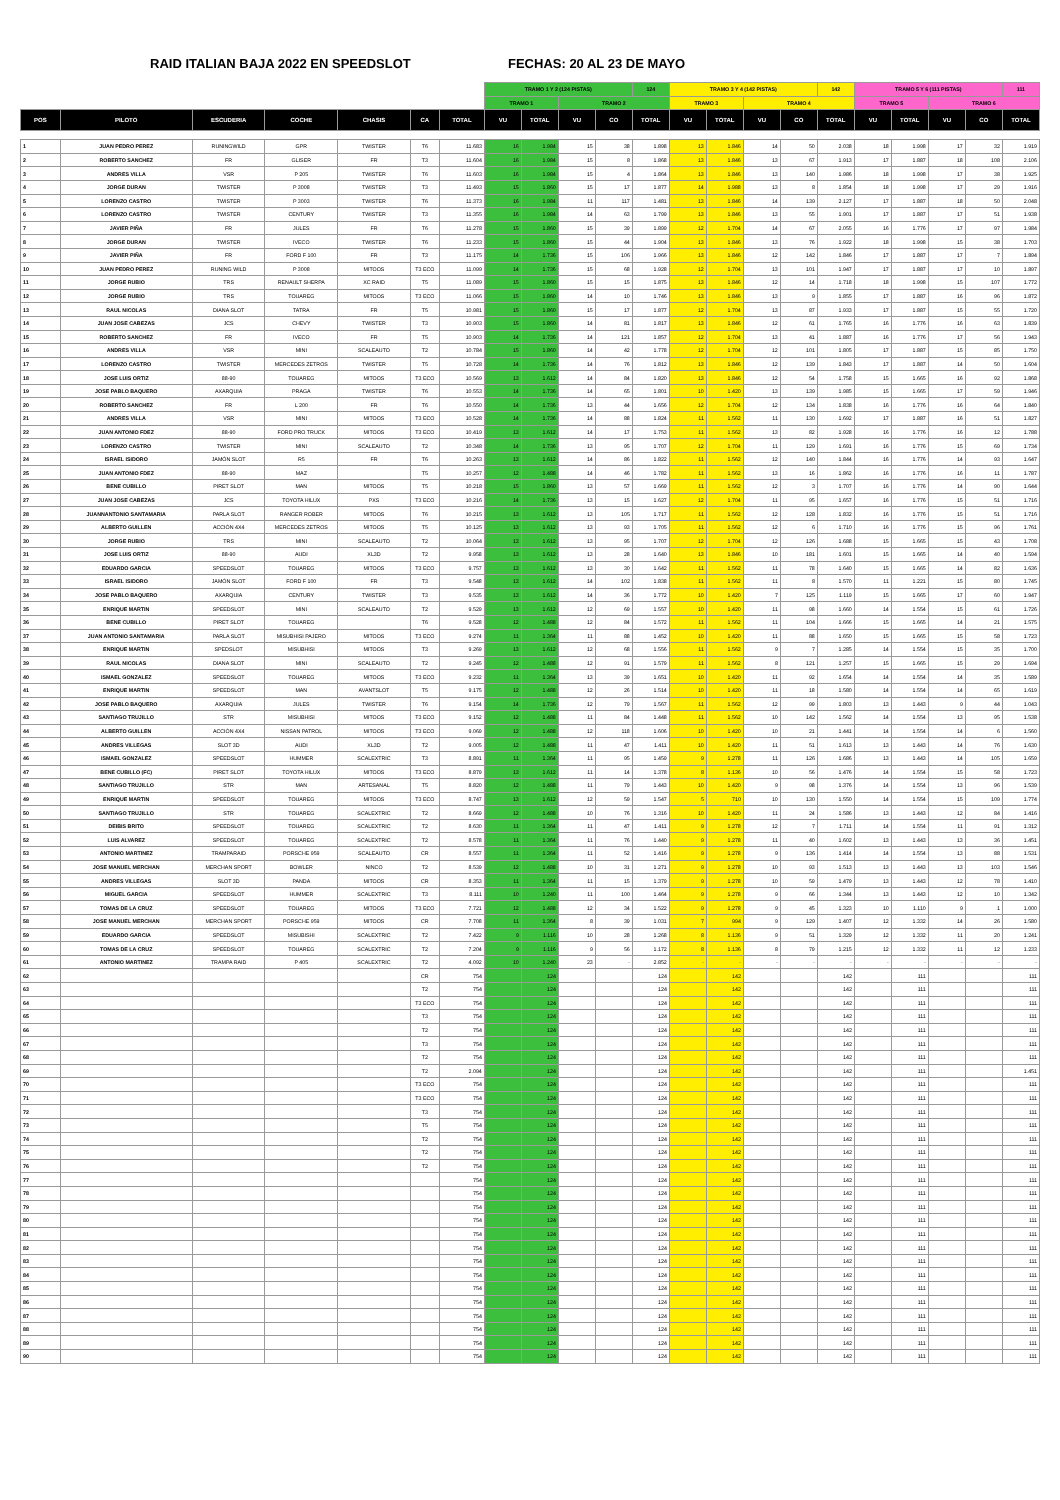RAID ITALIAN BAJA 2022 EN SPEEDSLOT FECHAS: 20 AL 23 DE MAYO
| | | | | | | | TRAMO 1 Y 2 (124 PISTAS) | | | | 124 | TRAMO 3 Y 4 (142 PISTAS) | | | | 142 | TRAMO 5 Y 6 (111 PISTAS) | | | | 111 |
| --- | --- | --- | --- | --- | --- | --- | --- | --- | --- | --- | --- | --- | --- | --- | --- | --- | --- | --- | --- | --- | --- |
| | | | | | | | TRAMO 1 | | TRAMO 2 | | | TRAMO 3 | | TRAMO 4 | | | TRAMO 5 | | TRAMO 6 | | |
| POS | PILOTO | ESCUDERIA | COCHE | CHASIS | CA | TOTAL | VU | TOTAL | VU | CO | TOTAL | VU | TOTAL | VU | CO | TOTAL | VU | TOTAL | VU | CO | TOTAL |
| 1 | JUAN PEDRO PEREZ | RUNINGWILD | GPR | TWISTER | T6 | 11.683 | 16 | 1.984 | 15 | 38 | 1.898 | 13 | 1.846 | 14 | 50 | 2.038 | 18 | 1.998 | 17 | 32 | 1.919 |
| 2 | ROBERTO SANCHEZ | FR | GLISER | FR | T3 | 11.604 | 16 | 1.984 | 15 | 8 | 1.868 | 13 | 1.846 | 13 | 67 | 1.913 | 17 | 1.887 | 18 | 108 | 2.106 |
| 3 | ANDRES VILLA | VSR | P 205 | TWISTER | T6 | 11.603 | 16 | 1.984 | 15 | 4 | 1.864 | 13 | 1.846 | 13 | 140 | 1.986 | 18 | 1.998 | 17 | 38 | 1.925 |
| 4 | JORGE DURAN | TWISTER | P 3008 | TWISTER | T3 | 11.493 | 15 | 1.860 | 15 | 17 | 1.877 | 14 | 1.988 | 13 | 8 | 1.854 | 18 | 1.998 | 17 | 29 | 1.916 |
| 5 | LORENZO CASTRO | TWISTER | P 3003 | TWISTER | T6 | 11.373 | 16 | 1.984 | 11 | 117 | 1.481 | 13 | 1.846 | 14 | 139 | 2.127 | 17 | 1.887 | 18 | 50 | 2.048 |
| 6 | LORENZO CASTRO | TWISTER | CENTURY | TWISTER | T3 | 11.355 | 16 | 1.984 | 14 | 63 | 1.799 | 13 | 1.846 | 13 | 55 | 1.901 | 17 | 1.887 | 17 | 51 | 1.938 |
| 7 | JAVIER PIÑA | FR | JULES | FR | T6 | 11.278 | 15 | 1.860 | 15 | 39 | 1.899 | 12 | 1.704 | 14 | 67 | 2.055 | 16 | 1.776 | 17 | 97 | 1.984 |
| 8 | JORGE DURAN | TWISTER | IVECO | TWISTER | T6 | 11.233 | 15 | 1.860 | 15 | 44 | 1.904 | 13 | 1.846 | 13 | 76 | 1.922 | 18 | 1.998 | 15 | 38 | 1.703 |
| 9 | JAVIER PIÑA | FR | FORD F 100 | FR | T3 | 11.175 | 14 | 1.736 | 15 | 106 | 1.966 | 13 | 1.846 | 12 | 142 | 1.846 | 17 | 1.887 | 17 | 7 | 1.894 |
| 10 | JUAN PEDRO PEREZ | RUNING WILD | P 3008 | MITOOS | T3 ECO | 11.099 | 14 | 1.736 | 15 | 68 | 1.928 | 12 | 1.704 | 13 | 101 | 1.947 | 17 | 1.887 | 17 | 10 | 1.897 |
| 11 | JORGE RUBIO | TRS | RENAULT SHERPA | XC RAID | T5 | 11.089 | 15 | 1.860 | 15 | 15 | 1.875 | 13 | 1.846 | 12 | 14 | 1.718 | 18 | 1.998 | 15 | 107 | 1.772 |
| 12 | JORGE RUBIO | TRS | TOUAREG | MITOOS | T3 ECO | 11.066 | 15 | 1.860 | 14 | 10 | 1.746 | 13 | 1.846 | 13 | 9 | 1.855 | 17 | 1.887 | 16 | 96 | 1.872 |
| 13 | RAUL NICOLAS | DIANA SLOT | TATRA | FR | T5 | 10.981 | 15 | 1.860 | 15 | 17 | 1.877 | 12 | 1.704 | 13 | 87 | 1.933 | 17 | 1.887 | 15 | 55 | 1.720 |
| 14 | JUAN JOSE CABEZAS | JCS | CHEVY | TWISTER | T3 | 10.903 | 15 | 1.860 | 14 | 81 | 1.817 | 13 | 1.846 | 12 | 61 | 1.765 | 16 | 1.776 | 16 | 63 | 1.839 |
| 15 | ROBERTO SANCHEZ | FR | IVECO | FR | T5 | 10.903 | 14 | 1.736 | 14 | 121 | 1.857 | 12 | 1.704 | 13 | 41 | 1.887 | 16 | 1.776 | 17 | 56 | 1.943 |
| 16 | ANDRES VILLA | VSR | MINI | SCALEAUTO | T2 | 10.784 | 15 | 1.860 | 14 | 42 | 1.778 | 12 | 1.704 | 12 | 101 | 1.805 | 17 | 1.887 | 15 | 85 | 1.750 |
| 17 | LORENZO CASTRO | TWISTER | MERCEDES ZETROS | TWISTER | T5 | 10.728 | 14 | 1.736 | 14 | 76 | 1.812 | 13 | 1.846 | 12 | 139 | 1.843 | 17 | 1.887 | 14 | 50 | 1.604 |
| 18 | JOSE LUIS ORTIZ | 88-90 | TOUAREG | MITOOS | T3 ECO | 10.569 | 13 | 1.612 | 14 | 84 | 1.820 | 13 | 1.846 | 12 | 54 | 1.758 | 15 | 1.665 | 16 | 92 | 1.868 |
| 19 | JOSE PABLO BAQUERO | AXARQUIA | PRAGA | TWISTER | T6 | 10.553 | 14 | 1.736 | 14 | 65 | 1.801 | 10 | 1.420 | 13 | 139 | 1.985 | 15 | 1.665 | 17 | 59 | 1.946 |
| 20 | ROBERTO SANCHEZ | FR | L 200 | FR | T6 | 10.550 | 14 | 1.736 | 13 | 44 | 1.656 | 12 | 1.704 | 12 | 134 | 1.838 | 16 | 1.776 | 16 | 64 | 1.840 |
| 21 | ANDRES VILLA | VSR | MINI | MITOOS | T3 ECO | 10.528 | 14 | 1.736 | 14 | 88 | 1.824 | 11 | 1.562 | 11 | 130 | 1.692 | 17 | 1.887 | 16 | 51 | 1.827 |
| 22 | JUAN ANTONIO FDEZ | 88-90 | FORD PRO TRUCK | MITOOS | T3 ECO | 10.419 | 13 | 1.612 | 14 | 17 | 1.753 | 11 | 1.562 | 13 | 82 | 1.928 | 16 | 1.776 | 16 | 12 | 1.788 |
| 23 | LORENZO CASTRO | TWISTER | MINI | SCALEAUTO | T2 | 10.348 | 14 | 1.736 | 13 | 95 | 1.707 | 12 | 1.704 | 11 | 129 | 1.691 | 16 | 1.776 | 15 | 69 | 1.734 |
| 24 | ISRAEL ISIDORO | JAMÓN SLOT | R5 | FR | T6 | 10.263 | 13 | 1.612 | 14 | 86 | 1.822 | 11 | 1.562 | 12 | 140 | 1.844 | 16 | 1.776 | 14 | 93 | 1.647 |
| 25 | JUAN ANTONIO FDEZ | 88-90 | MAZ | | T5 | 10.257 | 12 | 1.488 | 14 | 46 | 1.782 | 11 | 1.562 | 13 | 16 | 1.862 | 16 | 1.776 | 16 | 11 | 1.787 |
| 26 | BENE CUBILLO | PIRET SLOT | MAN | MITOOS | T5 | 10.218 | 15 | 1.860 | 13 | 57 | 1.669 | 11 | 1.562 | 12 | 3 | 1.707 | 16 | 1.776 | 14 | 90 | 1.644 |
| 27 | JUAN JOSE CABEZAS | JCS | TOYOTA HILUX | PXS | T3 ECO | 10.216 | 14 | 1.736 | 13 | 15 | 1.627 | 12 | 1.704 | 11 | 95 | 1.657 | 16 | 1.776 | 15 | 51 | 1.716 |
| 28 | JUANNANTONIO SANTAMARIA | PARLA SLOT | RANGER ROBER | MITOOS | T6 | 10.215 | 13 | 1.612 | 13 | 105 | 1.717 | 11 | 1.562 | 12 | 128 | 1.832 | 16 | 1.776 | 15 | 51 | 1.716 |
| 29 | ALBERTO GUILLEN | ACCIÓN 4X4 | MERCEDES ZETROS | MITOOS | T5 | 10.125 | 13 | 1.612 | 13 | 93 | 1.705 | 11 | 1.562 | 12 | 6 | 1.710 | 16 | 1.776 | 15 | 96 | 1.761 |
| 30 | JORGE RUBIO | TRS | MINI | SCALEAUTO | T2 | 10.064 | 13 | 1.612 | 13 | 95 | 1.707 | 12 | 1.704 | 12 | 126 | 1.688 | 15 | 1.665 | 15 | 43 | 1.708 |
| 31 | JOSE LUIS ORTIZ | 88-90 | AUDI | XL3D | T2 | 9.958 | 13 | 1.612 | 13 | 28 | 1.640 | 13 | 1.846 | 10 | 181 | 1.601 | 15 | 1.665 | 14 | 40 | 1.594 |
| 32 | EDUARDO GARCIA | SPEEDSLOT | TOUAREG | MITOOS | T3 ECO | 9.757 | 13 | 1.612 | 13 | 30 | 1.642 | 11 | 1.562 | 11 | 78 | 1.640 | 15 | 1.665 | 14 | 82 | 1.636 |
| 33 | ISRAEL ISIDORO | JAMÓN SLOT | FORD F 100 | FR | T3 | 9.548 | 13 | 1.612 | 14 | 102 | 1.838 | 11 | 1.562 | 11 | 8 | 1.570 | 11 | 1.221 | 15 | 80 | 1.745 |
| 34 | JOSE PABLO BAQUERO | AXARQUIA | CENTURY | TWISTER | T3 | 9.535 | 13 | 1.612 | 14 | 36 | 1.772 | 10 | 1.420 | 7 | 125 | 1.119 | 15 | 1.665 | 17 | 60 | 1.947 |
| 35 | ENRIQUE MARTIN | SPEEDSLOT | MINI | SCALEAUTO | T2 | 9.529 | 13 | 1.612 | 12 | 69 | 1.557 | 10 | 1.420 | 11 | 98 | 1.660 | 14 | 1.554 | 15 | 61 | 1.726 |
| 36 | BENE CUBILLO | PIRET SLOT | TOUAREG | | T6 | 9.528 | 12 | 1.488 | 12 | 84 | 1.572 | 11 | 1.562 | 11 | 104 | 1.666 | 15 | 1.665 | 14 | 21 | 1.575 |
| 37 | JUAN ANTONIO SANTAMARIA | PARLA SLOT | MISUBHISI PAJERO | MITOOS | T3 ECO | 9.274 | 11 | 1.364 | 11 | 88 | 1.452 | 10 | 1.420 | 11 | 88 | 1.650 | 15 | 1.665 | 15 | 58 | 1.723 |
| 38 | ENRIQUE MARTIN | SPEDSLOT | MISUBHISI | MITOOS | T3 | 9.269 | 13 | 1.612 | 12 | 68 | 1.556 | 11 | 1.562 | 9 | 7 | 1.285 | 14 | 1.554 | 15 | 35 | 1.700 |
| 39 | RAUL NICOLAS | DIANA SLOT | MINI | SCALEAUTO | T2 | 9.245 | 12 | 1.488 | 12 | 91 | 1.579 | 11 | 1.562 | 8 | 121 | 1.257 | 15 | 1.665 | 15 | 29 | 1.694 |
| 40 | ISMAEL GONZALEZ | SPEEDSLOT | TOUAREG | MITOOS | T3 ECO | 9.232 | 11 | 1.364 | 13 | 39 | 1.651 | 10 | 1.420 | 11 | 92 | 1.654 | 14 | 1.554 | 14 | 35 | 1.589 |
| 41 | ENRIQUE MARTIN | SPEEDSLOT | MAN | AVANTSLOT | T5 | 9.175 | 12 | 1.488 | 12 | 26 | 1.514 | 10 | 1.420 | 11 | 18 | 1.580 | 14 | 1.554 | 14 | 65 | 1.619 |
| 42 | JOSE PABLO BAQUERO | AXARQUIA | JULES | TWISTER | T6 | 9.154 | 14 | 1.736 | 12 | 79 | 1.567 | 11 | 1.562 | 12 | 99 | 1.803 | 13 | 1.443 | 9 | 44 | 1.043 |
| 43 | SANTIAGO TRUJILLO | STR | MISUBHISI | MITOOS | T3 ECO | 9.152 | 12 | 1.488 | 11 | 84 | 1.448 | 11 | 1.562 | 10 | 142 | 1.562 | 14 | 1.554 | 13 | 95 | 1.538 |
| 44 | ALBERTO GUILLEN | ACCIÓN 4X4 | NISSAN PATROL | MITOOS | T3 ECO | 9.069 | 12 | 1.488 | 12 | 118 | 1.606 | 10 | 1.420 | 10 | 21 | 1.441 | 14 | 1.554 | 14 | 6 | 1.560 |
| 45 | ANDRES VILLEGAS | SLOT 3D | AUDI | XL3D | T2 | 9.005 | 12 | 1.488 | 11 | 47 | 1.411 | 10 | 1.420 | 11 | 51 | 1.613 | 13 | 1.443 | 14 | 76 | 1.630 |
| 46 | ISMAEL GONZALEZ | SPEEDSLOT | HUMMER | SCALEXTRIC | T3 | 8.891 | 11 | 1.364 | 11 | 95 | 1.459 | 9 | 1.278 | 11 | 126 | 1.686 | 13 | 1.443 | 14 | 105 | 1.659 |
| 47 | BENE CUBILLO (FC) | PIRET SLOT | TOYOTA HILUX | MITOOS | T3 ECO | 8.879 | 13 | 1.612 | 11 | 14 | 1.378 | 8 | 1.136 | 10 | 56 | 1.476 | 14 | 1.554 | 15 | 58 | 1.723 |
| 48 | SANTIAGO TRUJILLO | STR | MAN | ARTESANAL | T5 | 8.820 | 12 | 1.488 | 11 | 79 | 1.443 | 10 | 1.420 | 9 | 98 | 1.376 | 14 | 1.554 | 13 | 96 | 1.539 |
| 49 | ENRIQUE MARTIN | SPEEDSLOT | TOUAREG | MITOOS | T3 ECO | 8.747 | 13 | 1.612 | 12 | 59 | 1.547 | 5 | 710 | 10 | 130 | 1.550 | 14 | 1.554 | 15 | 109 | 1.774 |
| 50 | SANTIAGO TRUJILLO | STR | TOUAREG | SCALEXTRIC | T2 | 8.669 | 12 | 1.488 | 10 | 76 | 1.316 | 10 | 1.420 | 11 | 24 | 1.586 | 13 | 1.443 | 12 | 84 | 1.416 |
| 51 | DEIBIS BRITO | SPEEDSLOT | TOUAREG | SCALEXTRIC | T2 | 8.630 | 11 | 1.364 | 11 | 47 | 1.411 | 9 | 1.278 | 12 | 7 | 1.711 | 14 | 1.554 | 11 | 91 | 1.312 |
| 52 | LUIS ALVAREZ | SPEEDSLOT | TOUAREG | SCALEXTRIC | T2 | 8.578 | 11 | 1.364 | 11 | 76 | 1.440 | 9 | 1.278 | 11 | 40 | 1.602 | 13 | 1.443 | 13 | 36 | 1.451 |
| 53 | ANTONIO MARTINEZ | TRAMPARAID | PORSCHE 959 | SCALEAUTO | CR | 8.557 | 11 | 1.364 | 11 | 52 | 1.416 | 9 | 1.278 | 9 | 136 | 1.414 | 14 | 1.554 | 13 | 88 | 1.531 |
| 54 | JOSE MANUEL MERCHAN | MERCHAN SPORT | BOWLER | NINCO | T2 | 8.539 | 12 | 1.488 | 10 | 31 | 1.271 | 9 | 1.278 | 10 | 93 | 1.513 | 13 | 1.443 | 13 | 103 | 1.546 |
| 55 | ANDRES VILLEGAS | SLOT 3D | PANDA | MITOOS | CR | 8.353 | 11 | 1.364 | 11 | 15 | 1.379 | 9 | 1.278 | 10 | 59 | 1.479 | 13 | 1.443 | 12 | 78 | 1.410 |
| 56 | MIGUEL GARCIA | SPEEDSLOT | HUMMER | SCALEXTRIC | T3 | 8.111 | 10 | 1.240 | 11 | 100 | 1.464 | 9 | 1.278 | 9 | 66 | 1.344 | 13 | 1.443 | 12 | 10 | 1.342 |
| 57 | TOMAS DE LA CRUZ | SPEEDSLOT | TOUAREG | MITOOS | T3 ECO | 7.721 | 12 | 1.488 | 12 | 34 | 1.522 | 9 | 1.278 | 9 | 45 | 1.323 | 10 | 1.110 | 9 | 1 | 1.000 |
| 58 | JOSE MANUEL MERCHAN | MERCHAN SPORT | PORSCHE 959 | MITOOS | CR | 7.708 | 11 | 1.364 | 8 | 39 | 1.031 | 7 | 994 | 9 | 129 | 1.407 | 12 | 1.332 | 14 | 26 | 1.580 |
| 59 | EDUARDO GARCIA | SPEEDSLOT | MISUBISHI | SCALEXTRIC | T2 | 7.422 | 9 | 1.116 | 10 | 28 | 1.268 | 8 | 1.136 | 9 | 51 | 1.329 | 12 | 1.332 | 11 | 20 | 1.241 |
| 60 | TOMAS DE LA CRUZ | SPEEDSLOT | TOUAREG | SCALEXTRIC | T2 | 7.204 | 9 | 1.116 | 9 | 56 | 1.172 | 8 | 1.136 | 8 | 79 | 1.215 | 12 | 1.332 | 11 | 12 | 1.233 |
| 61 | ANTONIO MARTINEZ | TRAMPA RAID | P 405 | SCALEXTRIC | T2 | 4.092 | 10 | 1.240 | 23 | - | 2.852 | - | - | - | - | - | - | - | - | - | - |
| 62 | | | | | CR | 754 | | 124 | | | 124 | | 142 | | | 142 | | 111 | | | 111 |
| 63 | | | | | T2 | 754 | | 124 | | | 124 | | 142 | | | 142 | | 111 | | | 111 |
| 64 | | | | | T3 ECO | 754 | | 124 | | | 124 | | 142 | | | 142 | | 111 | | | 111 |
| 65 | | | | | T3 | 754 | | 124 | | | 124 | | 142 | | | 142 | | 111 | | | 111 |
| 66 | | | | | T2 | 754 | | 124 | | | 124 | | 142 | | | 142 | | 111 | | | 111 |
| 67 | | | | | T3 | 754 | | 124 | | | 124 | | 142 | | | 142 | | 111 | | | 111 |
| 68 | | | | | T2 | 754 | | 124 | | | 124 | | 142 | | | 142 | | 111 | | | 111 |
| 69 | | | | | T2 | 2.094 | | 124 | | | 124 | | 142 | | | 142 | | 111 | | | 1.451 |
| 70 | | | | | T3 ECO | 754 | | 124 | | | 124 | | 142 | | | 142 | | 111 | | | 111 |
| 71 | | | | | T3 ECO | 754 | | 124 | | | 124 | | 142 | | | 142 | | 111 | | | 111 |
| 72 | | | | | T3 | 754 | | 124 | | | 124 | | 142 | | | 142 | | 111 | | | 111 |
| 73 | | | | | T5 | 754 | | 124 | | | 124 | | 142 | | | 142 | | 111 | | | 111 |
| 74 | | | | | T2 | 754 | | 124 | | | 124 | | 142 | | | 142 | | 111 | | | 111 |
| 75 | | | | | T2 | 754 | | 124 | | | 124 | | 142 | | | 142 | | 111 | | | 111 |
| 76 | | | | | T2 | 754 | | 124 | | | 124 | | 142 | | | 142 | | 111 | | | 111 |
| 77 | | | | | | 754 | | 124 | | | 124 | | 142 | | | 142 | | 111 | | | 111 |
| 78 | | | | | | 754 | | 124 | | | 124 | | 142 | | | 142 | | 111 | | | 111 |
| 79 | | | | | | 754 | | 124 | | | 124 | | 142 | | | 142 | | 111 | | | 111 |
| 80 | | | | | | 754 | | 124 | | | 124 | | 142 | | | 142 | | 111 | | | 111 |
| 81 | | | | | | 754 | | 124 | | | 124 | | 142 | | | 142 | | 111 | | | 111 |
| 82 | | | | | | 754 | | 124 | | | 124 | | 142 | | | 142 | | 111 | | | 111 |
| 83 | | | | | | 754 | | 124 | | | 124 | | 142 | | | 142 | | 111 | | | 111 |
| 84 | | | | | | 754 | | 124 | | | 124 | | 142 | | | 142 | | 111 | | | 111 |
| 85 | | | | | | 754 | | 124 | | | 124 | | 142 | | | 142 | | 111 | | | 111 |
| 86 | | | | | | 754 | | 124 | | | 124 | | 142 | | | 142 | | 111 | | | 111 |
| 87 | | | | | | 754 | | 124 | | | 124 | | 142 | | | 142 | | 111 | | | 111 |
| 88 | | | | | | 754 | | 124 | | | 124 | | 142 | | | 142 | | 111 | | | 111 |
| 89 | | | | | | 754 | | 124 | | | 124 | | 142 | | | 142 | | 111 | | | 111 |
| 90 | | | | | | 754 | | 124 | | | 124 | | 142 | | | 142 | | 111 | | | 111 |